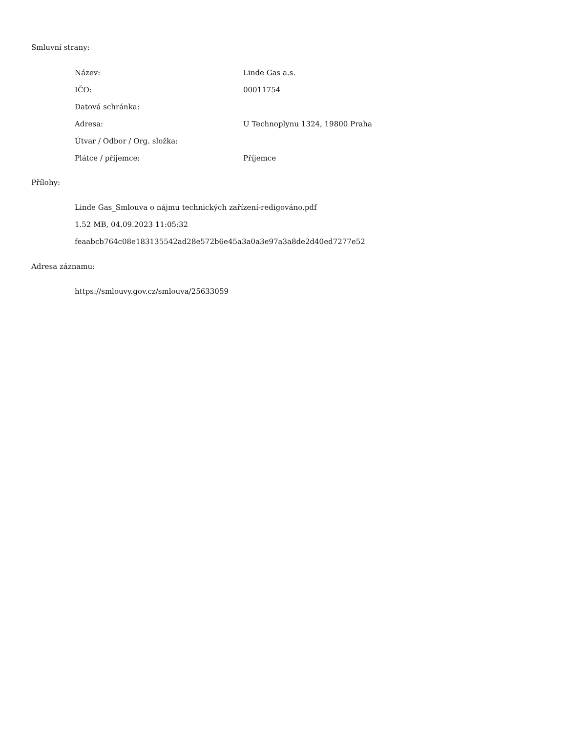Smluvní strany:
| Název: | Linde Gas a.s. |
| IČO: | 00011754 |
| Datová schránka: | |
| Adresa: | U Technoplynu 1324, 19800 Praha |
| Útvar / Odbor / Org. složka: | |
| Plátce / příjemce: | Příjemce |
Přílohy:
Linde Gas_Smlouva o nájmu technických zařízení-redigováno.pdf
1.52 MB, 04.09.2023 11:05:32
feaabcb764c08e183135542ad28e572b6e45a3a0a3e97a3a8de2d40ed7277e52
Adresa záznamu:
https://smlouvy.gov.cz/smlouva/25633059